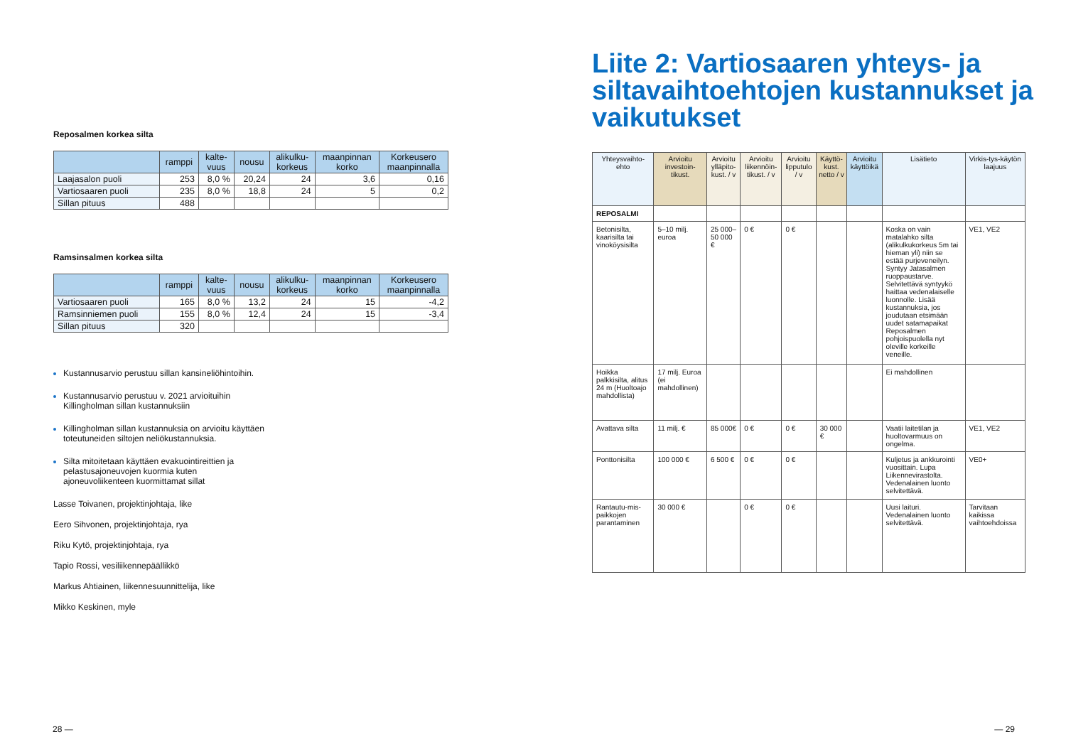Reposalmen korkea silta
| | ramppi | kalte- vuus | nousu | alikulku- korkeus | maanpinnan korko | Korkeusero maanpinnalla |
| --- | --- | --- | --- | --- | --- | --- |
| Laajasalon puoli | 253 | 8,0 % | 20,24 | 24 | 3,6 | 0,16 |
| Vartiosaaren puoli | 235 | 8,0 % | 18,8 | 24 | 5 | 0,2 |
| Sillan pituus | 488 | | | | | |
Ramsinsalmen korkea silta
| | ramppi | kalte- vuus | nousu | alikulku- korkeus | maanpinnan korko | Korkeusero maanpinnalla |
| --- | --- | --- | --- | --- | --- | --- |
| Vartiosaaren puoli | 165 | 8,0 % | 13,2 | 24 | 15 | -4,2 |
| Ramsinniemen puoli | 155 | 8,0 % | 12,4 | 24 | 15 | -3,4 |
| Sillan pituus | 320 | | | | | |
Kustannusarvio perustuu sillan kansineliöhintoihin.
Kustannusarvio perustuu v. 2021 arvioituihin Killingholman sillan kustannuksiin
Killingholman sillan kustannuksia on arvioitu käyttäen toteutuneiden siltojen neliökustannuksia.
Silta mitoitetaan käyttäen evakuointireittien ja pelastusajoneuvojen kuormia kuten ajoneuvoliikenteen kuormittamat sillat
Lasse Toivanen, projektinjohtaja, like
Eero Sihvonen, projektinjohtaja, rya
Riku Kytö, projektinjohtaja, rya
Tapio Rossi, vesiliikennepäällikkö
Markus Ahtiainen, liikennesuunnittelija, like
Mikko Keskinen, myle
28 —
Liite 2: Vartiosaaren yhteys- ja siltavaihtoehtojen kustannukset ja vaikutukset
| Yhteysvaihto- ehto | Arvioitu investoin-tikust. | Arvioitu ylläpito-kust. / v | Arvioitu liikennöin-tikust. / v | Arvioitu lipputulo / v | Käyttö-kust. netto / v | Arvioitu käyttöikä | Lisätieto | Virkis-tys-käytön laajuus |
| --- | --- | --- | --- | --- | --- | --- | --- | --- |
| REPOSALMI | | | | | | | | |
| Betonisilta, kaarisilta tai vinoköysisilta | 5–10 milj. euroa | 25 000–50 000 € | 0 € | 0 € | | | Koska on vain matalahko silta (alikulkukorkeus 5m tai hieman yli) niin se estää purjeveneilyn. Syntyy Jatasalmen ruoppaustarve. Selvitettävä syntyykö haittaa vedenalaiselle luonnolle. Lisää kustannuksia, jos joudutaan etsimään uudet satamapaikat Reposalmen pohjoispuolella nyt oleville korkeille veneille. | VE1, VE2 |
| Hoikka palkkisilta, alitus 24 m (Huoltoajo mahdollista) | 17 milj. Euroa (ei mahdollinen) | | | | | | Ei mahdollinen | |
| Avattava silta | 11 milj. € | 85 000€ | 0 € | 0 € | 30 000 € | | Vaatii laitetilan ja huoltovarmuus on ongelma. | VE1, VE2 |
| Ponttonisilta | 100 000 € | 6 500 € | 0 € | 0 € | | | Kuljetus ja ankkurointi vuosittain. Lupa Liikennevirastolta. Vedenalainen luonto selvitettävä. | VE0+ |
| Rantautu-mis-paikkojen parantaminen | 30 000 € | | 0 € | 0 € | | | Uusi laituri. Vedenalainen luonto selvitettävä. | Tarvitaan kaikissa vaihtoehdoissa |
— 29